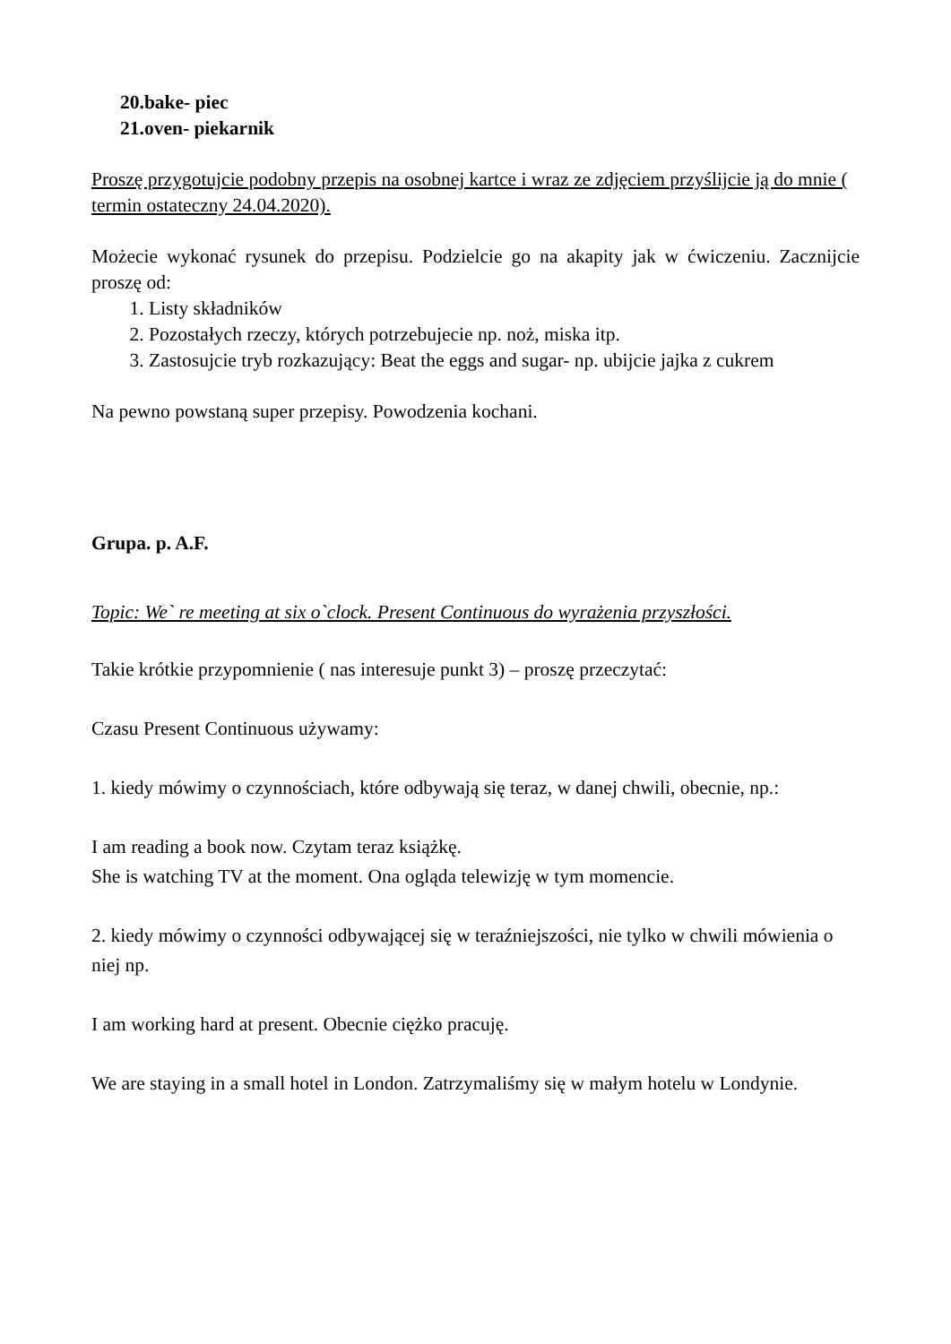20.bake- piec
21.oven- piekarnik
Proszę przygotujcie podobny przepis na osobnej kartce i wraz ze zdjęciem przyślijcie ją do mnie ( termin ostateczny 24.04.2020).
Możecie wykonać rysunek do przepisu. Podzielcie go na akapity jak w ćwiczeniu. Zacznijcie proszę od:
1. Listy składników
2. Pozostałych rzeczy, których potrzebujecie np. noż, miska itp.
3. Zastosujcie tryb rozkazujący: Beat the eggs and sugar- np. ubijcie jajka z cukrem
Na pewno powstaną super przepisy. Powodzenia kochani.
Grupa. p. A.F.
Topic: We` re meeting at six o`clock. Present Continuous do wyrażenia przyszłości.
Takie krótkie przypomnienie ( nas interesuje punkt 3) – proszę przeczytać:
Czasu Present Continuous używamy:
1. kiedy mówimy o czynnościach, które odbywają się teraz, w danej chwili, obecnie, np.:
I am reading a book now. Czytam teraz książkę.
She is watching TV at the moment. Ona ogląda telewizję w tym momencie.
2. kiedy mówimy o czynności odbywającej się w teraźniejszości, nie tylko w chwili mówienia o niej np.
I am working hard at present. Obecnie ciężko pracuję.
We are staying in a small hotel in London. Zatrzymaliśmy się w małym hotelu w Londynie.